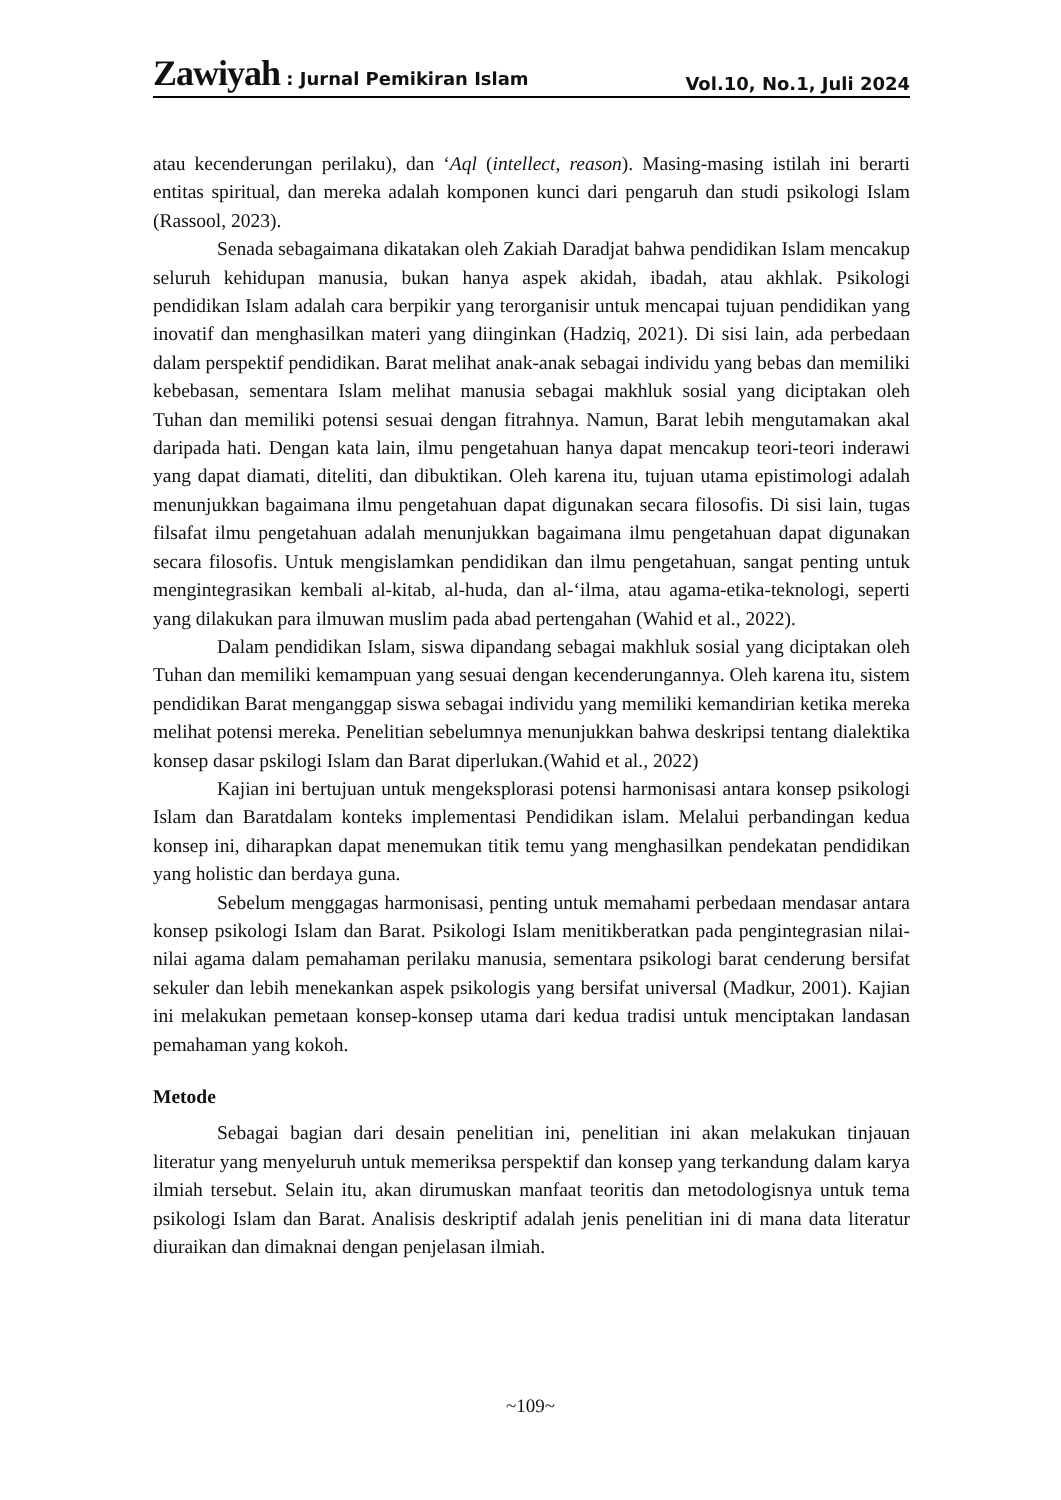Zawiyah : Jurnal Pemikiran Islam Vol.10, No.1, Juli 2024
atau kecenderungan perilaku), dan ‘Aql (intellect, reason). Masing-masing istilah ini berarti entitas spiritual, dan mereka adalah komponen kunci dari pengaruh dan studi psikologi Islam (Rassool, 2023).
Senada sebagaimana dikatakan oleh Zakiah Daradjat bahwa pendidikan Islam mencakup seluruh kehidupan manusia, bukan hanya aspek akidah, ibadah, atau akhlak. Psikologi pendidikan Islam adalah cara berpikir yang terorganisir untuk mencapai tujuan pendidikan yang inovatif dan menghasilkan materi yang diinginkan (Hadziq, 2021). Di sisi lain, ada perbedaan dalam perspektif pendidikan. Barat melihat anak-anak sebagai individu yang bebas dan memiliki kebebasan, sementara Islam melihat manusia sebagai makhluk sosial yang diciptakan oleh Tuhan dan memiliki potensi sesuai dengan fitrahnya. Namun, Barat lebih mengutamakan akal daripada hati. Dengan kata lain, ilmu pengetahuan hanya dapat mencakup teori-teori inderawi yang dapat diamati, diteliti, dan dibuktikan. Oleh karena itu, tujuan utama epistimologi adalah menunjukkan bagaimana ilmu pengetahuan dapat digunakan secara filosofis. Di sisi lain, tugas filsafat ilmu pengetahuan adalah menunjukkan bagaimana ilmu pengetahuan dapat digunakan secara filosofis. Untuk mengislamkan pendidikan dan ilmu pengetahuan, sangat penting untuk mengintegrasikan kembali al-kitab, al-huda, dan al-‘ilma, atau agama-etika-teknologi, seperti yang dilakukan para ilmuwan muslim pada abad pertengahan (Wahid et al., 2022).
Dalam pendidikan Islam, siswa dipandang sebagai makhluk sosial yang diciptakan oleh Tuhan dan memiliki kemampuan yang sesuai dengan kecenderungannya. Oleh karena itu, sistem pendidikan Barat menganggap siswa sebagai individu yang memiliki kemandirian ketika mereka melihat potensi mereka. Penelitian sebelumnya menunjukkan bahwa deskripsi tentang dialektika konsep dasar pskilogi Islam dan Barat diperlukan.(Wahid et al., 2022)
Kajian ini bertujuan untuk mengeksplorasi potensi harmonisasi antara konsep psikologi Islam dan Baratdalam konteks implementasi Pendidikan islam. Melalui perbandingan kedua konsep ini, diharapkan dapat menemukan titik temu yang menghasilkan pendekatan pendidikan yang holistic dan berdaya guna.
Sebelum menggagas harmonisasi, penting untuk memahami perbedaan mendasar antara konsep psikologi Islam dan Barat. Psikologi Islam menitikberatkan pada pengintegrasian nilai-nilai agama dalam pemahaman perilaku manusia, sementara psikologi barat cenderung bersifat sekuler dan lebih menekankan aspek psikologis yang bersifat universal (Madkur, 2001). Kajian ini melakukan pemetaan konsep-konsep utama dari kedua tradisi untuk menciptakan landasan pemahaman yang kokoh.
Metode
Sebagai bagian dari desain penelitian ini, penelitian ini akan melakukan tinjauan literatur yang menyeluruh untuk memeriksa perspektif dan konsep yang terkandung dalam karya ilmiah tersebut. Selain itu, akan dirumuskan manfaat teoritis dan metodologisnya untuk tema psikologi Islam dan Barat. Analisis deskriptif adalah jenis penelitian ini di mana data literatur diuraikan dan dimaknai dengan penjelasan ilmiah.
~109~